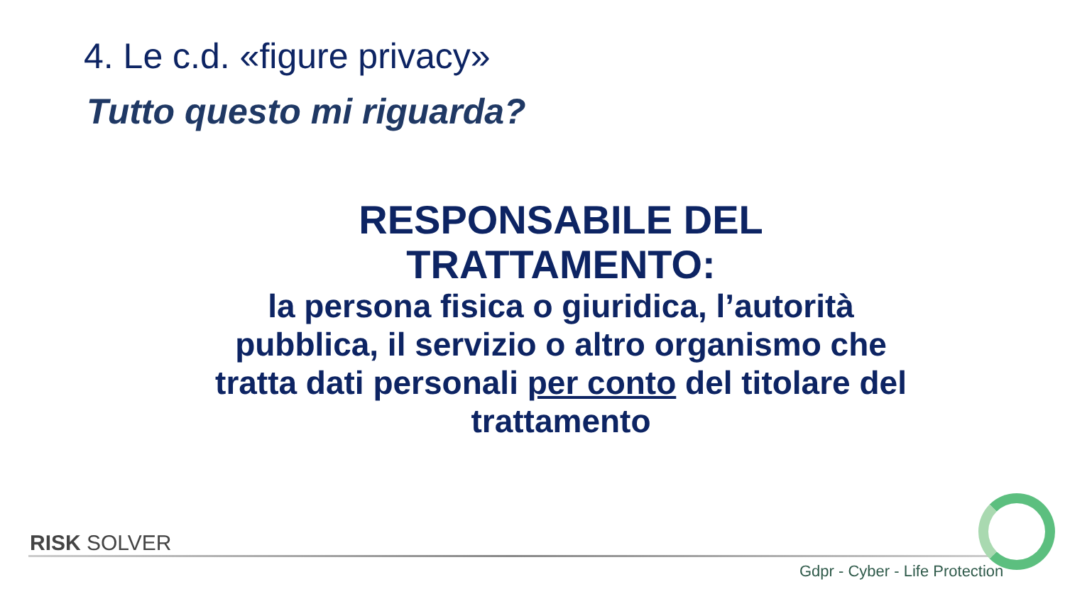4. Le c.d. «figure privacy»
Tutto questo mi riguarda?
RESPONSABILE DEL
TRATTAMENTO:
la persona fisica o giuridica, l’autorità pubblica, il servizio o altro organismo che tratta dati personali per conto del titolare del trattamento
RISK SOLVER
Gdpr - Cyber - Life Protection